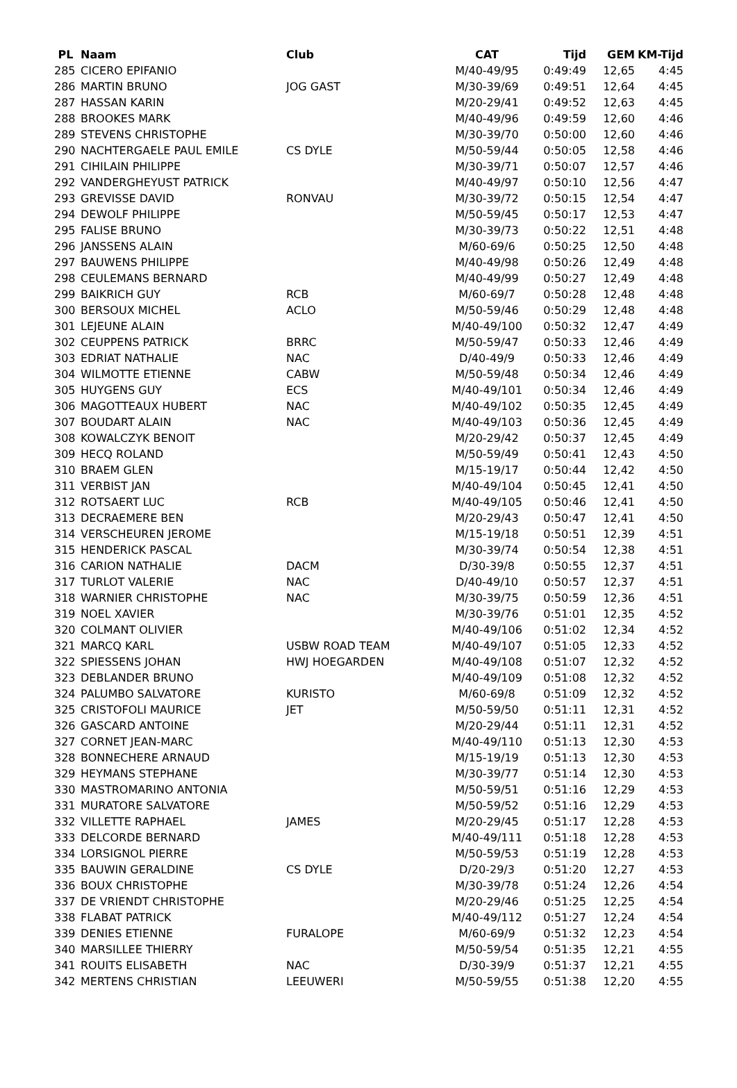| PL | Naam | Club | CAT | Tijd | GEM | KM-Tijd |
| --- | --- | --- | --- | --- | --- | --- |
| 285 | CICERO EPIFANIO | | M/40-49/95 | 0:49:49 | 12,65 | 4:45 |
| 286 | MARTIN BRUNO | JOG GAST | M/30-39/69 | 0:49:51 | 12,64 | 4:45 |
| 287 | HASSAN KARIN | | M/20-29/41 | 0:49:52 | 12,63 | 4:45 |
| 288 | BROOKES MARK | | M/40-49/96 | 0:49:59 | 12,60 | 4:46 |
| 289 | STEVENS CHRISTOPHE | | M/30-39/70 | 0:50:00 | 12,60 | 4:46 |
| 290 | NACHTERGAELE PAUL EMILE | CS DYLE | M/50-59/44 | 0:50:05 | 12,58 | 4:46 |
| 291 | CIHILAIN PHILIPPE | | M/30-39/71 | 0:50:07 | 12,57 | 4:46 |
| 292 | VANDERGHEYUST PATRICK | | M/40-49/97 | 0:50:10 | 12,56 | 4:47 |
| 293 | GREVISSE DAVID | RONVAU | M/30-39/72 | 0:50:15 | 12,54 | 4:47 |
| 294 | DEWOLF PHILIPPE | | M/50-59/45 | 0:50:17 | 12,53 | 4:47 |
| 295 | FALISE BRUNO | | M/30-39/73 | 0:50:22 | 12,51 | 4:48 |
| 296 | JANSSENS ALAIN | | M/60-69/6 | 0:50:25 | 12,50 | 4:48 |
| 297 | BAUWENS PHILIPPE | | M/40-49/98 | 0:50:26 | 12,49 | 4:48 |
| 298 | CEULEMANS BERNARD | | M/40-49/99 | 0:50:27 | 12,49 | 4:48 |
| 299 | BAIKRICH GUY | RCB | M/60-69/7 | 0:50:28 | 12,48 | 4:48 |
| 300 | BERSOUX MICHEL | ACLO | M/50-59/46 | 0:50:29 | 12,48 | 4:48 |
| 301 | LEJEUNE ALAIN | | M/40-49/100 | 0:50:32 | 12,47 | 4:49 |
| 302 | CEUPPENS PATRICK | BRRC | M/50-59/47 | 0:50:33 | 12,46 | 4:49 |
| 303 | EDRIAT NATHALIE | NAC | D/40-49/9 | 0:50:33 | 12,46 | 4:49 |
| 304 | WILMOTTE ETIENNE | CABW | M/50-59/48 | 0:50:34 | 12,46 | 4:49 |
| 305 | HUYGENS GUY | ECS | M/40-49/101 | 0:50:34 | 12,46 | 4:49 |
| 306 | MAGOTTEAUX HUBERT | NAC | M/40-49/102 | 0:50:35 | 12,45 | 4:49 |
| 307 | BOUDART ALAIN | NAC | M/40-49/103 | 0:50:36 | 12,45 | 4:49 |
| 308 | KOWALCZYK BENOIT | | M/20-29/42 | 0:50:37 | 12,45 | 4:49 |
| 309 | HECQ ROLAND | | M/50-59/49 | 0:50:41 | 12,43 | 4:50 |
| 310 | BRAEM GLEN | | M/15-19/17 | 0:50:44 | 12,42 | 4:50 |
| 311 | VERBIST JAN | | M/40-49/104 | 0:50:45 | 12,41 | 4:50 |
| 312 | ROTSAERT LUC | RCB | M/40-49/105 | 0:50:46 | 12,41 | 4:50 |
| 313 | DECRAEMERE BEN | | M/20-29/43 | 0:50:47 | 12,41 | 4:50 |
| 314 | VERSCHEUREN JEROME | | M/15-19/18 | 0:50:51 | 12,39 | 4:51 |
| 315 | HENDERICK PASCAL | | M/30-39/74 | 0:50:54 | 12,38 | 4:51 |
| 316 | CARION NATHALIE | DACM | D/30-39/8 | 0:50:55 | 12,37 | 4:51 |
| 317 | TURLOT VALERIE | NAC | D/40-49/10 | 0:50:57 | 12,37 | 4:51 |
| 318 | WARNIER CHRISTOPHE | NAC | M/30-39/75 | 0:50:59 | 12,36 | 4:51 |
| 319 | NOEL XAVIER | | M/30-39/76 | 0:51:01 | 12,35 | 4:52 |
| 320 | COLMANT OLIVIER | | M/40-49/106 | 0:51:02 | 12,34 | 4:52 |
| 321 | MARCQ KARL | USBW ROAD TEAM | M/40-49/107 | 0:51:05 | 12,33 | 4:52 |
| 322 | SPIESSENS JOHAN | HWJ HOEGARDEN | M/40-49/108 | 0:51:07 | 12,32 | 4:52 |
| 323 | DEBLANDER BRUNO | | M/40-49/109 | 0:51:08 | 12,32 | 4:52 |
| 324 | PALUMBO SALVATORE | KURISTO | M/60-69/8 | 0:51:09 | 12,32 | 4:52 |
| 325 | CRISTOFOLI MAURICE | JET | M/50-59/50 | 0:51:11 | 12,31 | 4:52 |
| 326 | GASCARD ANTOINE | | M/20-29/44 | 0:51:11 | 12,31 | 4:52 |
| 327 | CORNET JEAN-MARC | | M/40-49/110 | 0:51:13 | 12,30 | 4:53 |
| 328 | BONNECHERE ARNAUD | | M/15-19/19 | 0:51:13 | 12,30 | 4:53 |
| 329 | HEYMANS STEPHANE | | M/30-39/77 | 0:51:14 | 12,30 | 4:53 |
| 330 | MASTROMARINO ANTONIA | | M/50-59/51 | 0:51:16 | 12,29 | 4:53 |
| 331 | MURATORE SALVATORE | | M/50-59/52 | 0:51:16 | 12,29 | 4:53 |
| 332 | VILLETTE RAPHAEL | JAMES | M/20-29/45 | 0:51:17 | 12,28 | 4:53 |
| 333 | DELCORDE BERNARD | | M/40-49/111 | 0:51:18 | 12,28 | 4:53 |
| 334 | LORSIGNOL PIERRE | | M/50-59/53 | 0:51:19 | 12,28 | 4:53 |
| 335 | BAUWIN GERALDINE | CS DYLE | D/20-29/3 | 0:51:20 | 12,27 | 4:53 |
| 336 | BOUX CHRISTOPHE | | M/30-39/78 | 0:51:24 | 12,26 | 4:54 |
| 337 | DE VRIENDT CHRISTOPHE | | M/20-29/46 | 0:51:25 | 12,25 | 4:54 |
| 338 | FLABAT PATRICK | | M/40-49/112 | 0:51:27 | 12,24 | 4:54 |
| 339 | DENIES ETIENNE | FURALOPE | M/60-69/9 | 0:51:32 | 12,23 | 4:54 |
| 340 | MARSILLEE THIERRY | | M/50-59/54 | 0:51:35 | 12,21 | 4:55 |
| 341 | ROUITS ELISABETH | NAC | D/30-39/9 | 0:51:37 | 12,21 | 4:55 |
| 342 | MERTENS CHRISTIAN | LEEUWERI | M/50-59/55 | 0:51:38 | 12,20 | 4:55 |